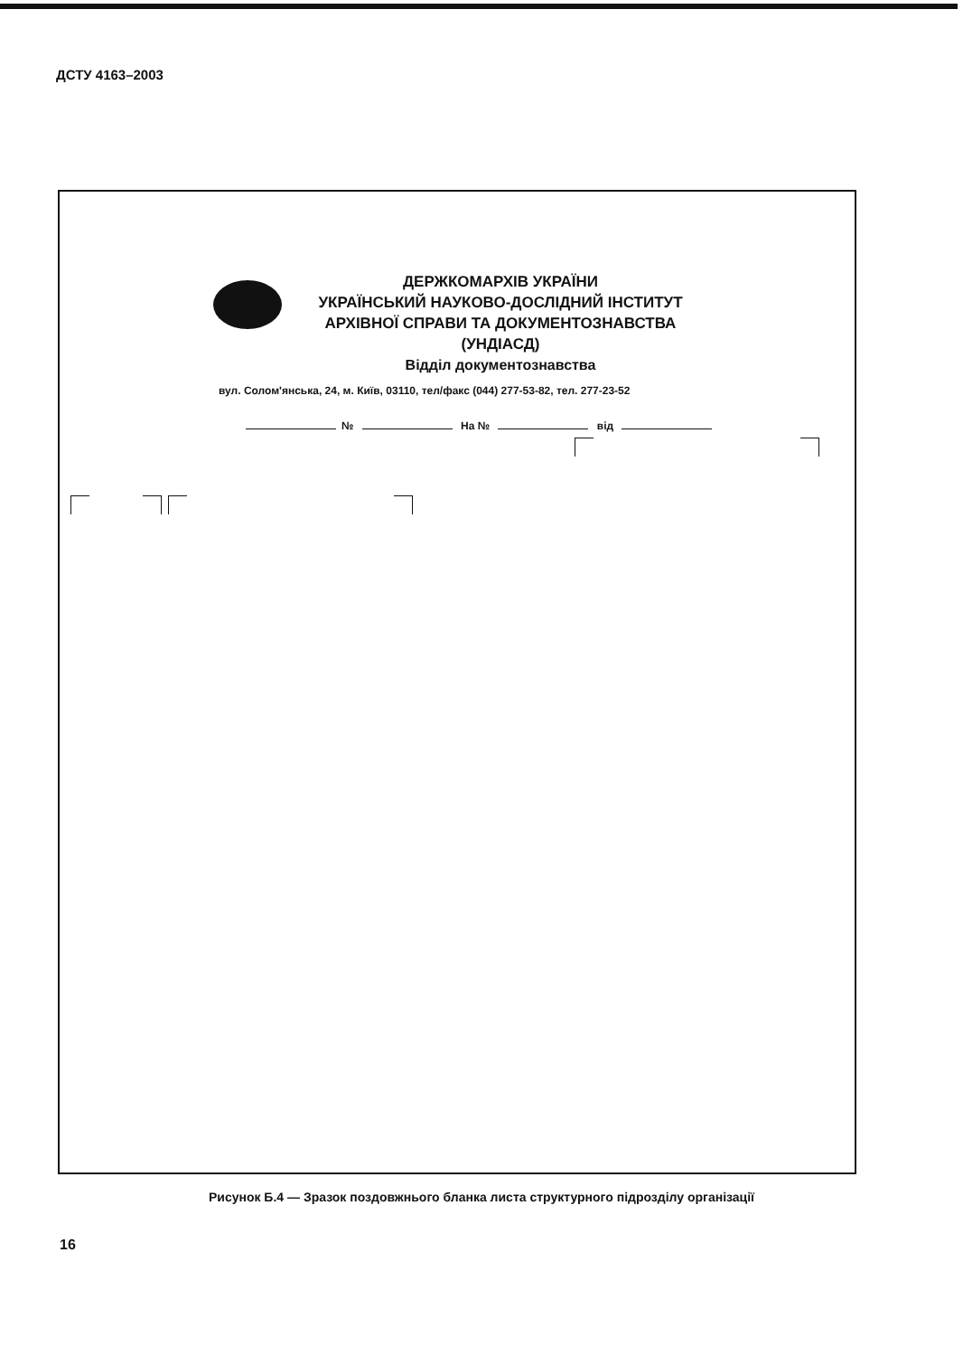ДСТУ 4163–2003
ДЕРЖКОМАРХІВ УКРАЇНИ
УКРАЇНСЬКИЙ НАУКОВО-ДОСЛІДНИЙ ІНСТИТУТ
АРХІВНОЇ СПРАВИ ТА ДОКУМЕНТОЗНАВСТВА
(УНДІАСД)
Відділ документознавства
вул. Солом'янська, 24, м. Київ, 03110, тел/факс (044) 277-53-82, тел. 277-23-52
№ На № від
Рисунок Б.4 — Зразок поздовжнього бланка листа структурного підрозділу організації
16